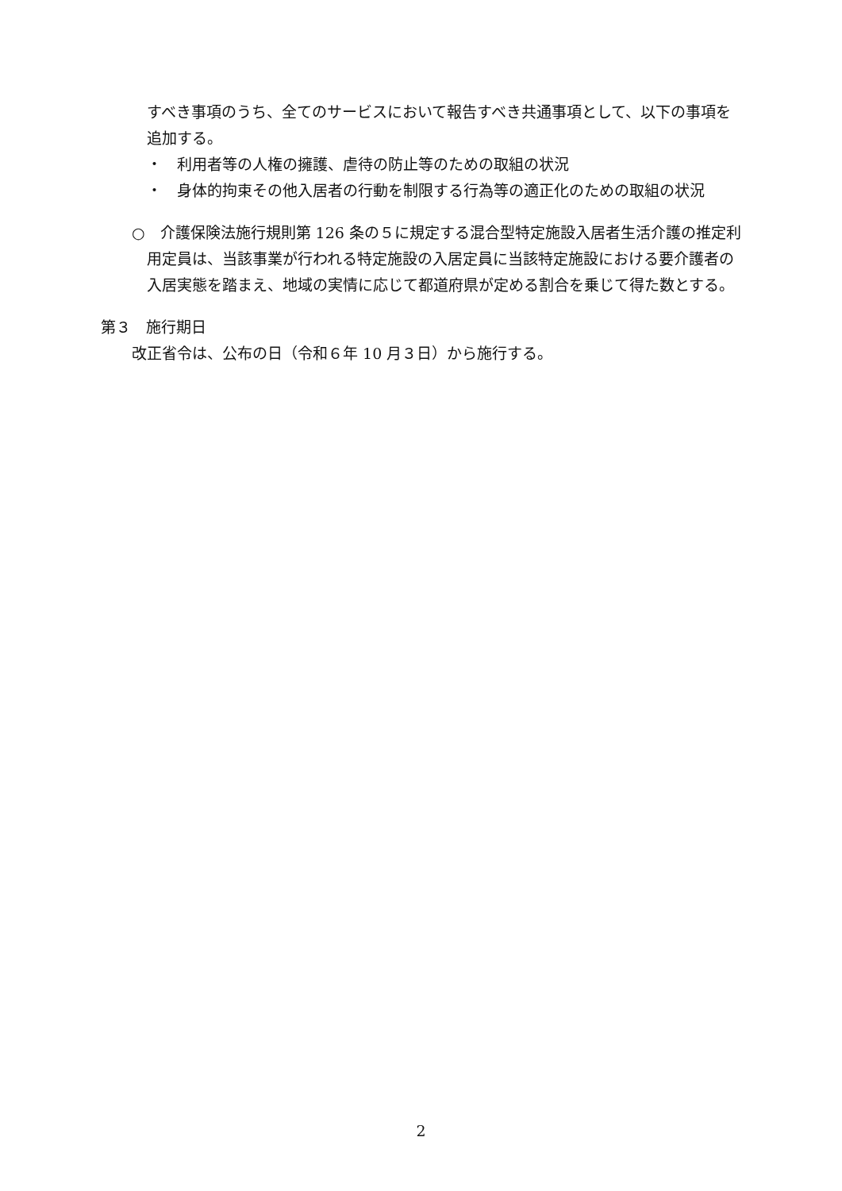すべき事項のうち、全てのサービスにおいて報告すべき共通事項として、以下の事項を追加する。
・　利用者等の人権の擁護、虐待の防止等のための取組の状況
・　身体的拘束その他入居者の行動を制限する行為等の適正化のための取組の状況
○　介護保険法施行規則第 126 条の５に規定する混合型特定施設入居者生活介護の推定利用定員は、当該事業が行われる特定施設の入居定員に当該特定施設における要介護者の入居実態を踏まえ、地域の実情に応じて都道府県が定める割合を乗じて得た数とする。
第３　施行期日
改正省令は、公布の日（令和６年 10 月３日）から施行する。
2